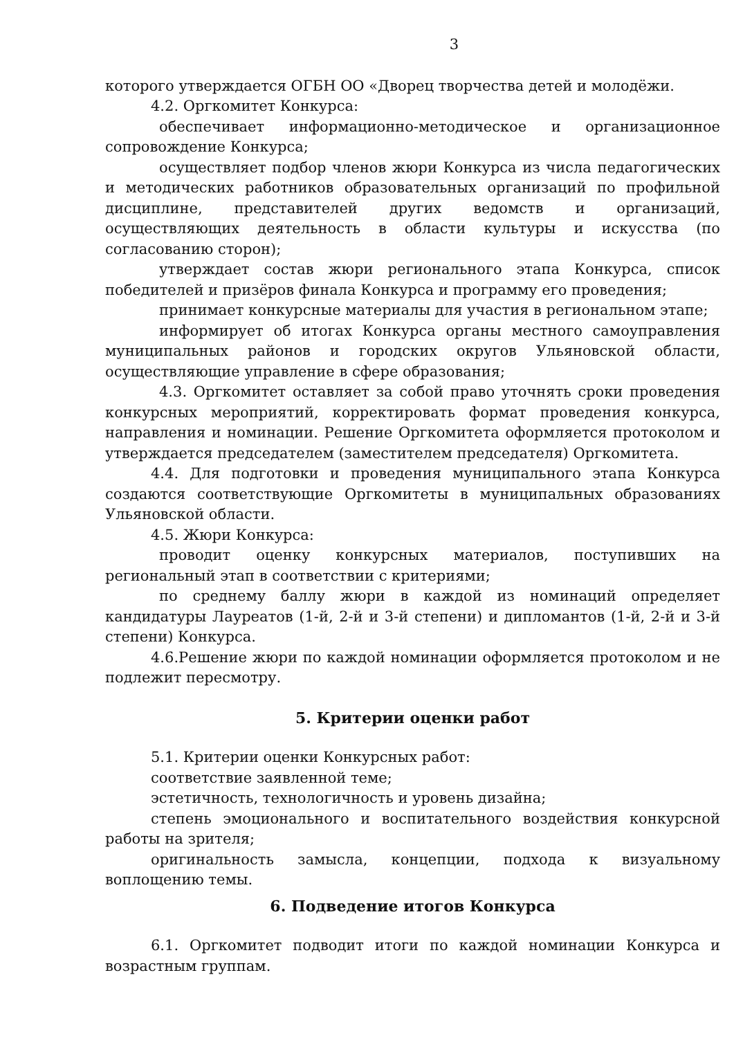3
которого утверждается ОГБН ОО «Дворец творчества детей и молодёжи.
4.2. Оргкомитет Конкурса:
обеспечивает информационно-методическое и организационное сопровождение Конкурса;
осуществляет подбор членов жюри Конкурса из числа педагогических и методических работников образовательных организаций по профильной дисциплине, представителей других ведомств и организаций, осуществляющих деятельность в области культуры и искусства (по согласованию сторон);
утверждает состав жюри регионального этапа Конкурса, список победителей и призёров финала Конкурса и программу его проведения;
принимает конкурсные материалы для участия в региональном этапе;
информирует об итогах Конкурса органы местного самоуправления муниципальных районов и городских округов Ульяновской области, осуществляющие управление в сфере образования;
4.3. Оргкомитет оставляет за собой право уточнять сроки проведения конкурсных мероприятий, корректировать формат проведения конкурса, направления и номинации. Решение Оргкомитета оформляется протоколом и утверждается председателем (заместителем председателя) Оргкомитета.
4.4. Для подготовки и проведения муниципального этапа Конкурса создаются соответствующие Оргкомитеты в муниципальных образованиях Ульяновской области.
4.5. Жюри Конкурса:
проводит оценку конкурсных материалов, поступивших на региональный этап в соответствии с критериями;
по среднему баллу жюри в каждой из номинаций определяет кандидатуры Лауреатов (1-й, 2-й и 3-й степени) и дипломантов (1-й, 2-й и 3-й степени) Конкурса.
4.6.Решение жюри по каждой номинации оформляется протоколом и не подлежит пересмотру.
5. Критерии оценки работ
5.1. Критерии оценки Конкурсных работ:
соответствие заявленной теме;
эстетичность, технологичность и уровень дизайна;
степень эмоционального и воспитательного воздействия конкурсной работы на зрителя;
оригинальность замысла, концепции, подхода к визуальному воплощению темы.
6. Подведение итогов Конкурса
6.1. Оргкомитет подводит итоги по каждой номинации Конкурса и возрастным группам.